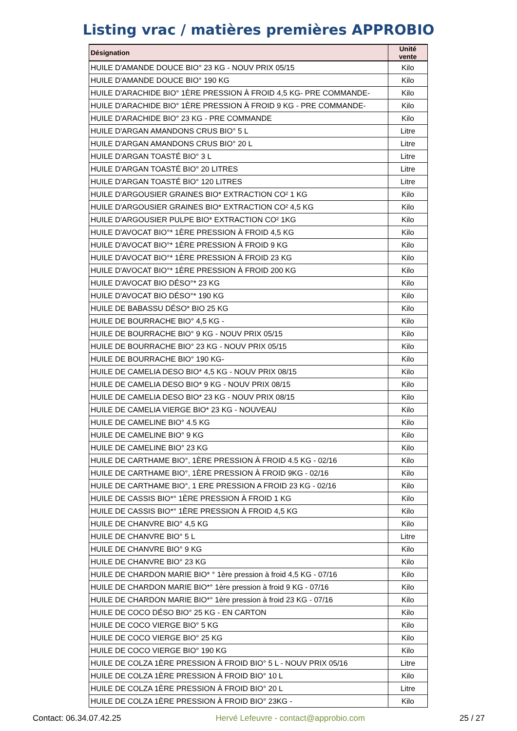Listing vrac / matières premières APPROBIO
| Désignation | Unité vente |
| --- | --- |
| HUILE D'AMANDE DOUCE BIO° 23 KG - NOUV PRIX 05/15 | Kilo |
| HUILE D'AMANDE DOUCE BIO° 190 KG | Kilo |
| HUILE D'ARACHIDE BIO° 1ÈRE PRESSION À FROID 4,5 KG- PRE COMMANDE- | Kilo |
| HUILE D'ARACHIDE BIO° 1ÈRE PRESSION À FROID 9 KG - PRE COMMANDE- | Kilo |
| HUILE D'ARACHIDE BIO° 23 KG - PRE COMMANDE | Kilo |
| HUILE D'ARGAN AMANDONS CRUS BIO° 5 L | Litre |
| HUILE D'ARGAN AMANDONS CRUS BIO° 20 L | Litre |
| HUILE D'ARGAN TOASTÉ BIO° 3 L | Litre |
| HUILE D'ARGAN TOASTÉ BIO° 20 LITRES | Litre |
| HUILE D'ARGAN TOASTÉ BIO° 120 LITRES | Litre |
| HUILE D'ARGOUSIER GRAINES BIO* EXTRACTION CO² 1 KG | Kilo |
| HUILE D'ARGOUSIER GRAINES BIO* EXTRACTION CO² 4,5 KG | Kilo |
| HUILE D'ARGOUSIER PULPE BIO* EXTRACTION CO² 1KG | Kilo |
| HUILE D'AVOCAT BIO°* 1ÈRE PRESSION À FROID 4,5 KG | Kilo |
| HUILE D'AVOCAT BIO°* 1ÈRE PRESSION À FROID 9 KG | Kilo |
| HUILE D'AVOCAT BIO°* 1ÈRE PRESSION À FROID 23 KG | Kilo |
| HUILE D'AVOCAT BIO°* 1ÈRE PRESSION À FROID 200 KG | Kilo |
| HUILE D'AVOCAT BIO DÉSO°* 23 KG | Kilo |
| HUILE D'AVOCAT BIO DÉSO°* 190 KG | Kilo |
| HUILE DE BABASSU DÉSO* BIO 25 KG | Kilo |
| HUILE DE BOURRACHE BIO° 4,5 KG - | Kilo |
| HUILE DE BOURRACHE BIO° 9 KG - NOUV PRIX 05/15 | Kilo |
| HUILE DE BOURRACHE BIO° 23 KG - NOUV PRIX 05/15 | Kilo |
| HUILE DE BOURRACHE BIO° 190 KG- | Kilo |
| HUILE DE CAMELIA DESO BIO* 4,5 KG - NOUV PRIX 08/15 | Kilo |
| HUILE DE CAMELIA DESO BIO* 9 KG - NOUV PRIX 08/15 | Kilo |
| HUILE DE CAMELIA DESO BIO* 23 KG - NOUV PRIX 08/15 | Kilo |
| HUILE DE CAMELIA VIERGE BIO* 23 KG - NOUVEAU | Kilo |
| HUILE DE CAMELINE BIO° 4.5 KG | Kilo |
| HUILE DE CAMELINE BIO° 9 KG | Kilo |
| HUILE DE CAMELINE BIO° 23 KG | Kilo |
| HUILE DE CARTHAME BIO°, 1ÈRE PRESSION À FROID 4.5 KG - 02/16 | Kilo |
| HUILE DE CARTHAME BIO°, 1ÈRE PRESSION À FROID 9KG - 02/16 | Kilo |
| HUILE DE CARTHAME BIO°, 1 ERE PRESSION A FROID 23 KG - 02/16 | Kilo |
| HUILE DE CASSIS BIO*° 1ÈRE PRESSION À FROID 1 KG | Kilo |
| HUILE DE CASSIS BIO*° 1ÈRE PRESSION À FROID 4,5 KG | Kilo |
| HUILE DE CHANVRE BIO° 4,5 KG | Kilo |
| HUILE DE CHANVRE BIO° 5 L | Litre |
| HUILE DE CHANVRE BIO° 9 KG | Kilo |
| HUILE DE CHANVRE BIO° 23 KG | Kilo |
| HUILE DE CHARDON MARIE BIO* ° 1ère pression à froid 4,5 KG - 07/16 | Kilo |
| HUILE DE CHARDON MARIE BIO*° 1ère pression à froid 9 KG - 07/16 | Kilo |
| HUILE DE CHARDON MARIE BIO*° 1ère pression à froid 23 KG - 07/16 | Kilo |
| HUILE DE COCO DÉSO BIO° 25 KG - EN CARTON | Kilo |
| HUILE DE COCO VIERGE BIO° 5 KG | Kilo |
| HUILE DE COCO VIERGE BIO° 25 KG | Kilo |
| HUILE DE COCO VIERGE BIO° 190 KG | Kilo |
| HUILE DE COLZA 1ÈRE PRESSION À FROID BIO° 5 L - NOUV PRIX 05/16 | Litre |
| HUILE DE COLZA 1ÈRE PRESSION À FROID BIO° 10 L | Kilo |
| HUILE DE COLZA 1ÈRE PRESSION À FROID BIO° 20 L | Litre |
| HUILE DE COLZA 1ÈRE PRESSION À FROID BIO° 23KG - | Kilo |
Contact: 06.34.07.42.25 Hervé Lefeuvre - contact@approbio.com 25 / 27